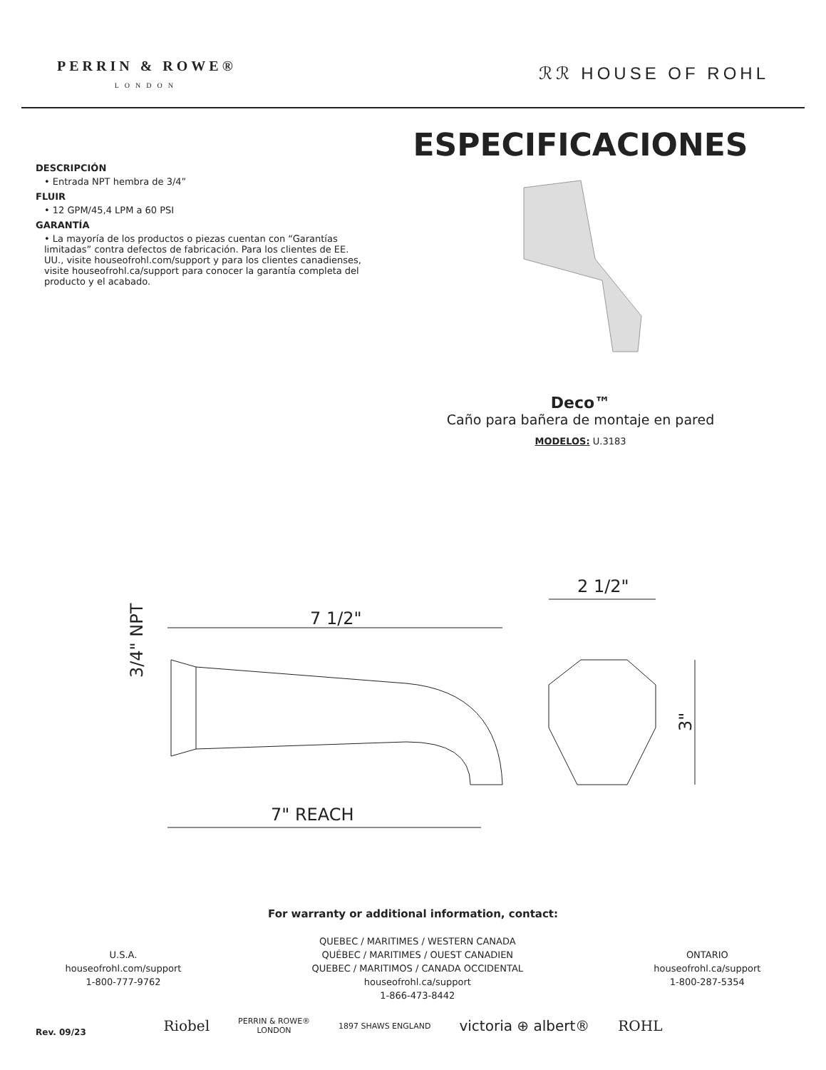PERRIN & ROWE®
LONDON
ℛℛ HOUSE OF ROHL
DESCRIPCIÓN
• Entrada NPT hembra de 3/4”
FLUIR
• 12 GPM/45,4 LPM a 60 PSI
GARANTÍA
• La mayoría de los productos o piezas cuentan con “Garantías limitadas” contra defectos de fabricación. Para los clientes de EE. UU., visite houseofrohl.com/support y para los clientes canadienses, visite houseofrohl.ca/support para conocer la garantía completa del producto y el acabado.
ESPECIFICACIONES
Deco™
Caño para bañera de montaje en pared
MODELOS: U.3183
3/4" NPT
7 1/2"
7" REACH
2 1/2"
3"
For warranty or additional information, contact:
U.S.A.
houseofrohl.com/support
1-800-777-9762
QUEBEC / MARITIMES / WESTERN CANADA
QUÉBEC / MARITIMES / OUEST CANADIEN
QUEBEC / MARITIMOS / CANADA OCCIDENTAL
houseofrohl.ca/support
1-866-473-8442
ONTARIO
houseofrohl.ca/support
1-800-287-5354
Riobel PERRIN & ROWE®
LONDON 1897 SHAWS ENGLAND victoria ⊕ albert® ROHL
Rev. 09/23